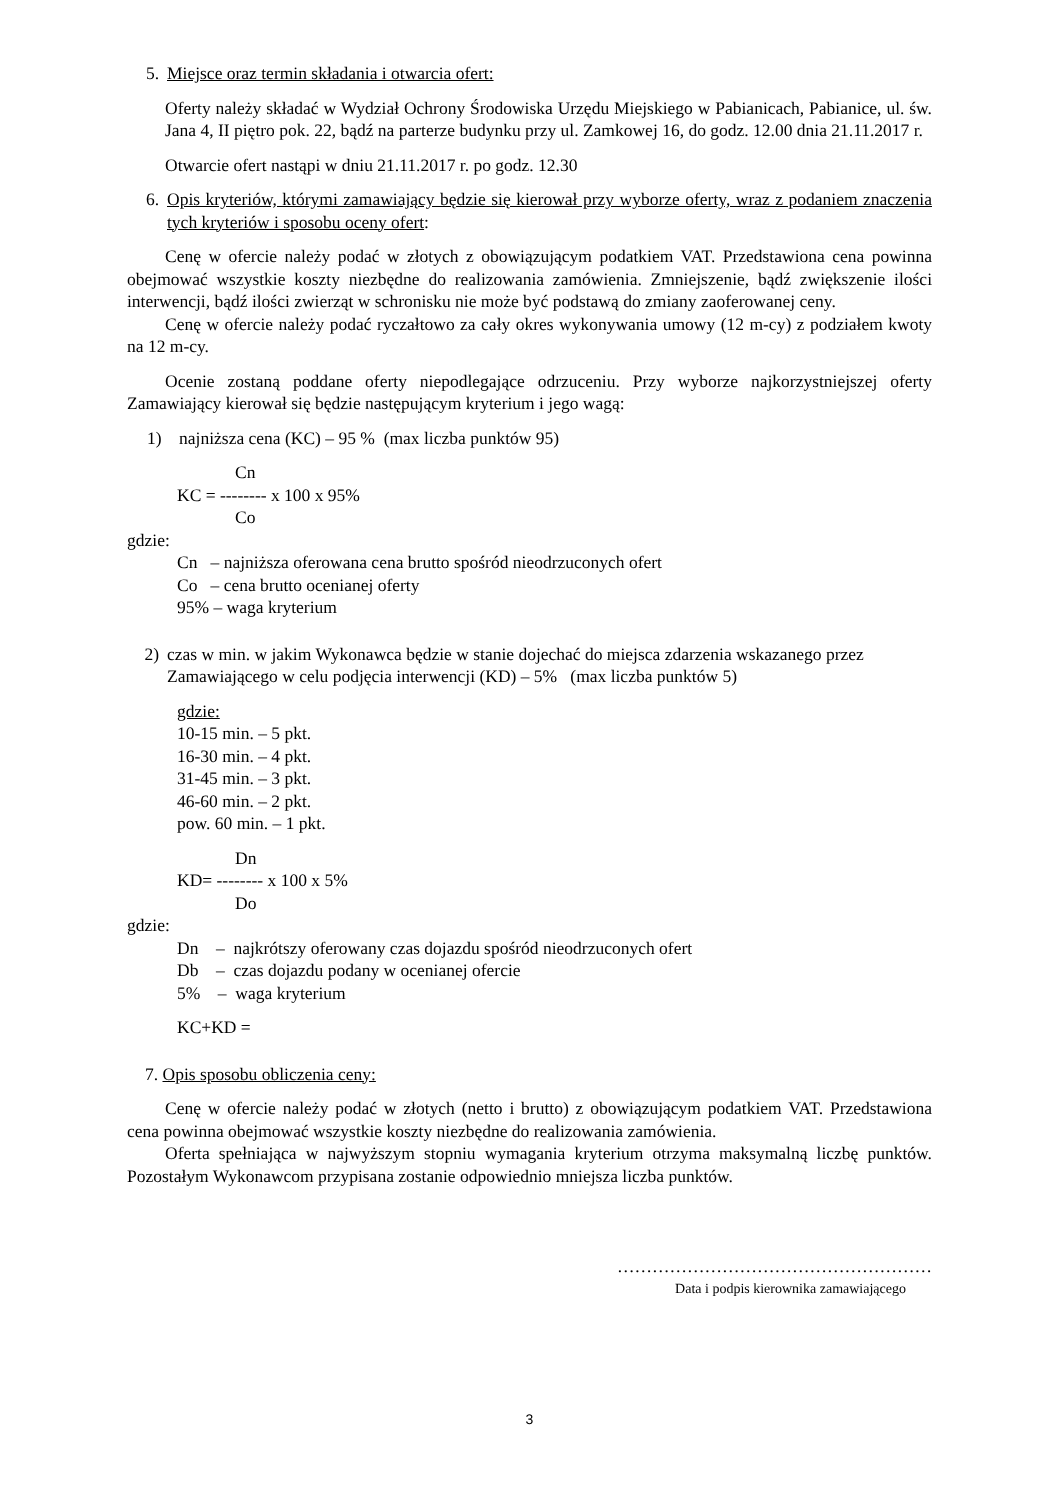5. Miejsce oraz termin składania i otwarcia ofert:
Oferty należy składać w Wydział Ochrony Środowiska Urzędu Miejskiego w Pabianicach, Pabianice, ul. św. Jana 4, II piętro pok. 22, bądź na parterze budynku przy ul. Zamkowej 16, do godz. 12.00 dnia 21.11.2017 r.
Otwarcie ofert nastąpi w dniu 21.11.2017 r. po godz. 12.30
6. Opis kryteriów, którymi zamawiający będzie się kierował przy wyborze oferty, wraz z podaniem znaczenia tych kryteriów i sposobu oceny ofert:
Cenę w ofercie należy podać w złotych z obowiązującym podatkiem VAT. Przedstawiona cena powinna obejmować wszystkie koszty niezbędne do realizowania zamówienia. Zmniejszenie, bądź zwiększenie ilości interwencji, bądź ilości zwierząt w schronisku nie może być podstawą do zmiany zaoferowanej ceny.
Cenę w ofercie należy podać ryczałtowo za cały okres wykonywania umowy (12 m-cy) z podziałem kwoty na 12 m-cy.
Ocenie zostaną poddane oferty niepodlegające odrzuceniu. Przy wyborze najkorzystniejszej oferty Zamawiający kierował się będzie następującym kryterium i jego wagą:
1) najniższa cena (KC) – 95 % (max liczba punktów 95)
Cn
KC = -------- x 100 x 95%
Co
gdzie:
Cn – najniższa oferowana cena brutto spośród nieodrzuconych ofert
Co – cena brutto ocenianej oferty
95% – waga kryterium
2) czas w min. w jakim Wykonawca będzie w stanie dojechać do miejsca zdarzenia wskazanego przez Zamawiającego w celu podjęcia interwencji (KD) – 5% (max liczba punktów 5)
gdzie:
10-15 min. – 5 pkt.
16-30 min. – 4 pkt.
31-45 min. – 3 pkt.
46-60 min. – 2 pkt.
pow. 60 min. – 1 pkt.
Dn
KD= -------- x 100 x 5%
Do
gdzie:
Dn – najkrótszy oferowany czas dojazdu spośród nieodrzuconych ofert
Db – czas dojazdu podany w ocenianej ofercie
5% – waga kryterium
KC+KD =
7. Opis sposobu obliczenia ceny:
Cenę w ofercie należy podać w złotych (netto i brutto) z obowiązującym podatkiem VAT. Przedstawiona cena powinna obejmować wszystkie koszty niezbędne do realizowania zamówienia.
Oferta spełniająca w najwyższym stopniu wymagania kryterium otrzyma maksymalną liczbę punktów. Pozostałym Wykonawcom przypisana zostanie odpowiednio mniejsza liczba punktów.
………………………………………………
Data i podpis kierownika zamawiającego
3